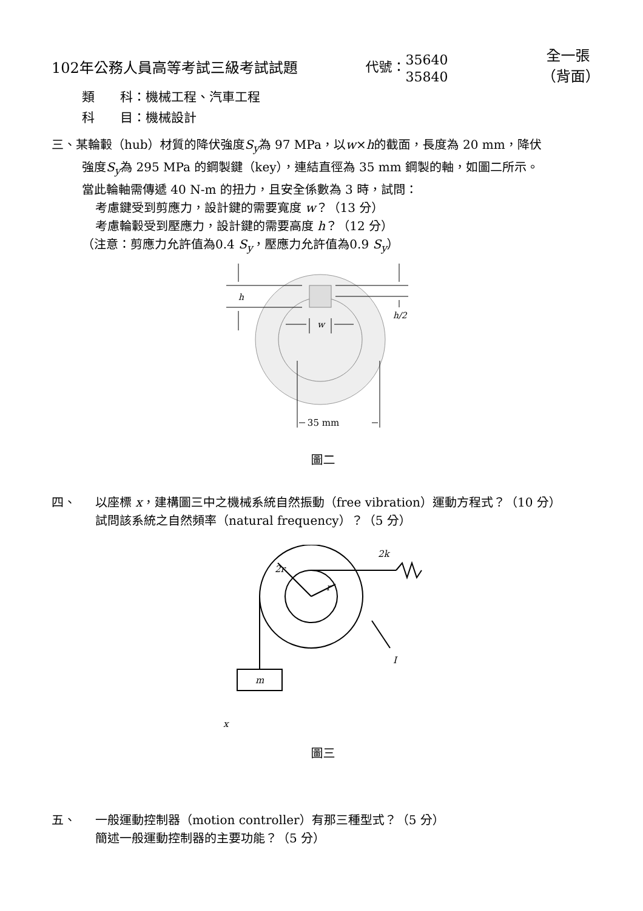102年公務人員高等考試三級考試試題
代號：
35640
35840
全一張
（背面）
類　　科：機械工程、汽車工程
科　　目：機械設計
三、某輪轂（hub）材質的降伏強度S<sub>y</sub>為 97 MPa，以w×h的截面，長度為 20 mm，降伏
強度S<sub>y</sub>為 295 MPa 的鋼製鍵（key），連結直徑為 35 mm 鋼製的軸，如圖二所示。
當此輪軸需傳遞 40 N-m 的扭力，且安全係數為 3 時，試問：
考慮鍵受到剪應力，設計鍵的需要寬度 w？（13 分）
考慮輪轂受到壓應力，設計鍵的需要高度 h？（12 分）
（注意：剪應力允許值為0.4 S<sub>y</sub>，壓應力允許值為0.9 S<sub>y</sub>）
h
h/2
w
35 mm
圖二
四、 以座標 x，建構圖三中之機械系統自然振動（free vibration）運動方程式？（10 分）
試問該系統之自然頻率（natural frequency）？（5 分）
2r
r
2k
I
m
x
圖三
五、 一般運動控制器（motion controller）有那三種型式？（5 分）
簡述一般運動控制器的主要功能？（5 分）